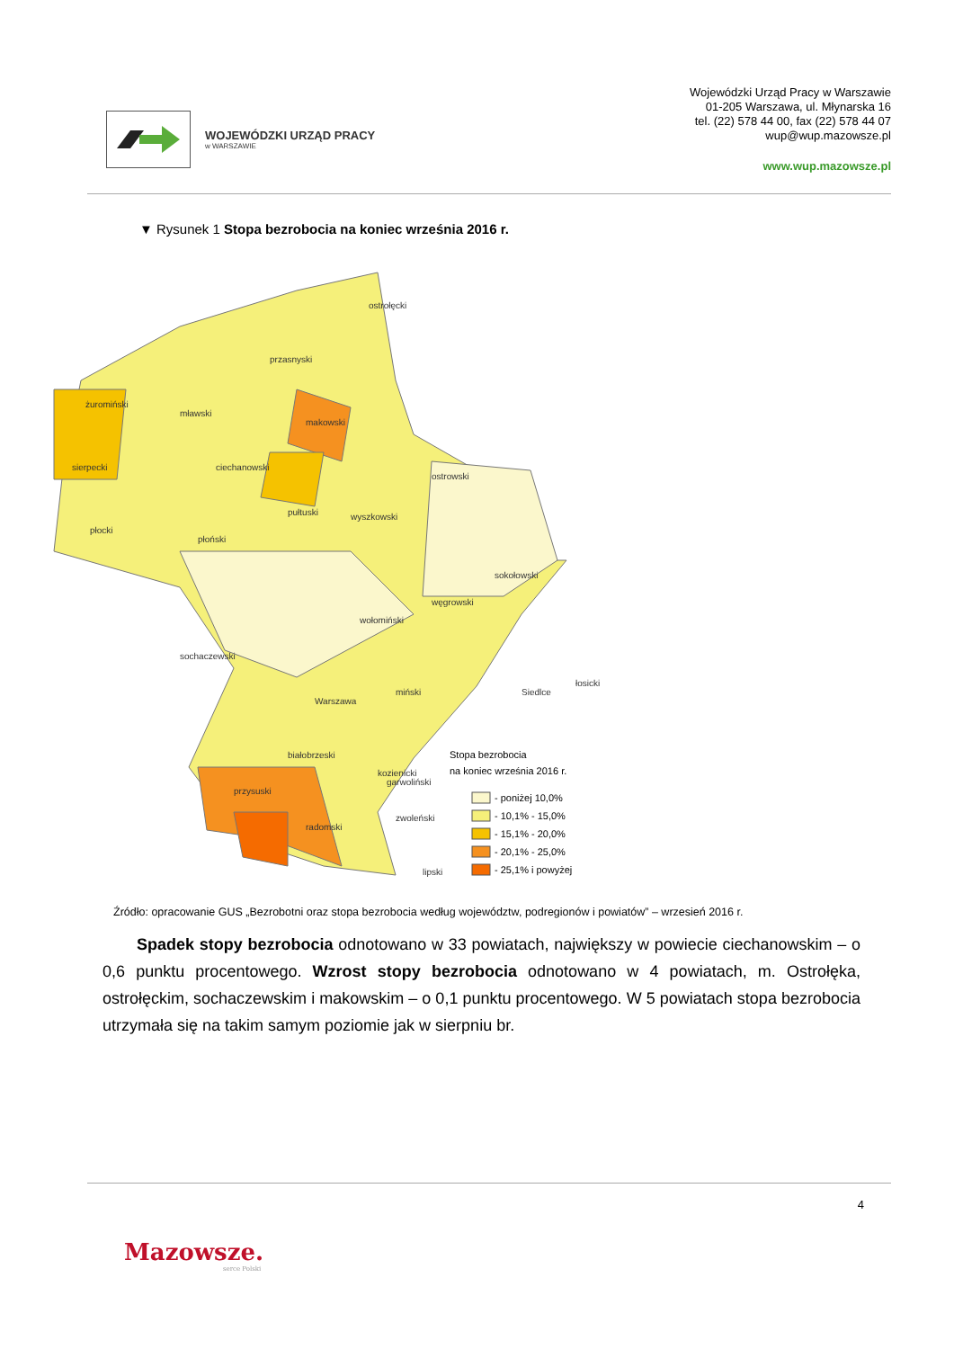WOJEWÓDZKI URZĄD PRACY
w WARSZAWIE
Wojewódzki Urząd Pracy w Warszawie
01-205 Warszawa, ul. Młynarska 16
tel. (22) 578 44 00, fax (22) 578 44 07
wup@wup.mazowsze.pl
www.wup.mazowsze.pl
▼ Rysunek 1 Stopa bezrobocia na koniec września 2016 r.
żuromiński
mławski
przasnyski
ostrołęcki
makowski
sierpecki
ciechanowski
ostrowski
pułtuski
płocki
płoński
wyszkowski
sokołowski
wołomiński
węgrowski
sochaczewski
Warszawa
miński
Siedlce
łosicki
radomski
zwoleński
lipski
garwoliński
przysuski
białobrzeski
kozienicki
Stopa bezrobocia
na koniec września 2016 r.
- poniżej 10,0%
- 10,1% - 15,0%
- 15,1% - 20,0%
- 20,1% - 25,0%
- 25,1% i powyżej
Źródło: opracowanie GUS „Bezrobotni oraz stopa bezrobocia według województw, podregionów i powiatów” – wrzesień 2016 r.
Spadek stopy bezrobocia odnotowano w 33 powiatach, największy w powiecie ciechanowskim – o 0,6 punktu procentowego. Wzrost stopy bezrobocia odnotowano w 4 powiatach, m. Ostrołęka, ostrołęckim, sochaczewskim i makowskim – o 0,1 punktu procentowego. W 5 powiatach stopa bezrobocia utrzymała się na takim samym poziomie jak w sierpniu br.
4
Mazowsze.
serce Polski